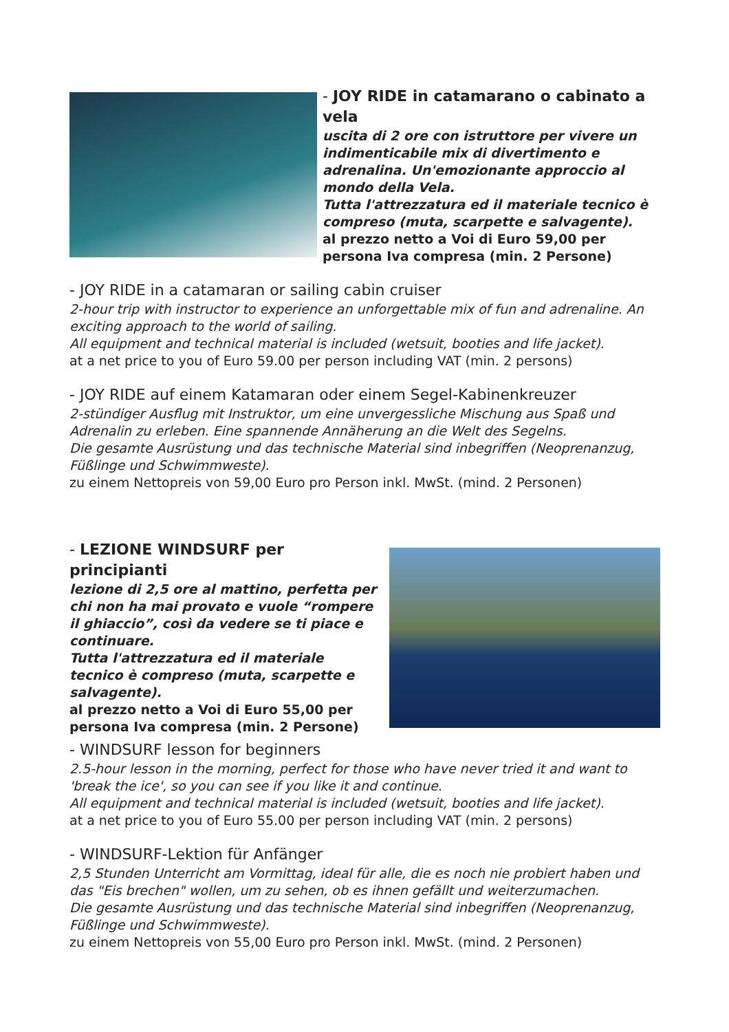- JOY RIDE in catamarano o cabinato a vela
uscita di 2 ore con istruttore per vivere un indimenticabile mix di divertimento e adrenalina. Un'emozionante approccio al mondo della Vela.
Tutta l'attrezzatura ed il materiale tecnico è compreso (muta, scarpette e salvagente).
al prezzo netto a Voi di Euro 59,00 per persona Iva compresa (min. 2 Persone)
- JOY RIDE in a catamaran or sailing cabin cruiser
2-hour trip with instructor to experience an unforgettable mix of fun and adrenaline. An exciting approach to the world of sailing.
All equipment and technical material is included (wetsuit, booties and life jacket).
at a net price to you of Euro 59.00 per person including VAT (min. 2 persons)
- JOY RIDE auf einem Katamaran oder einem Segel-Kabinenkreuzer
2-stündiger Ausflug mit Instruktor, um eine unvergessliche Mischung aus Spaß und Adrenalin zu erleben. Eine spannende Annäherung an die Welt des Segelns.
Die gesamte Ausrüstung und das technische Material sind inbegriffen (Neoprenanzug, Füßlinge und Schwimmweste).
zu einem Nettopreis von 59,00 Euro pro Person inkl. MwSt. (mind. 2 Personen)
- LEZIONE WINDSURF per principianti
lezione di 2,5 ore al mattino, perfetta per chi non ha mai provato e vuole “rompere il ghiaccio”, così da vedere se ti piace e continuare.
Tutta l'attrezzatura ed il materiale tecnico è compreso (muta, scarpette e salvagente).
al prezzo netto a Voi di Euro 55,00 per persona Iva compresa (min. 2 Persone)
- WINDSURF lesson for beginners
2.5-hour lesson in the morning, perfect for those who have never tried it and want to 'break the ice', so you can see if you like it and continue.
All equipment and technical material is included (wetsuit, booties and life jacket).
at a net price to you of Euro 55.00 per person including VAT (min. 2 persons)
- WINDSURF-Lektion für Anfänger
2,5 Stunden Unterricht am Vormittag, ideal für alle, die es noch nie probiert haben und das "Eis brechen" wollen, um zu sehen, ob es ihnen gefällt und weiterzumachen.
Die gesamte Ausrüstung und das technische Material sind inbegriffen (Neoprenanzug, Füßlinge und Schwimmweste).
zu einem Nettopreis von 55,00 Euro pro Person inkl. MwSt. (mind. 2 Personen)